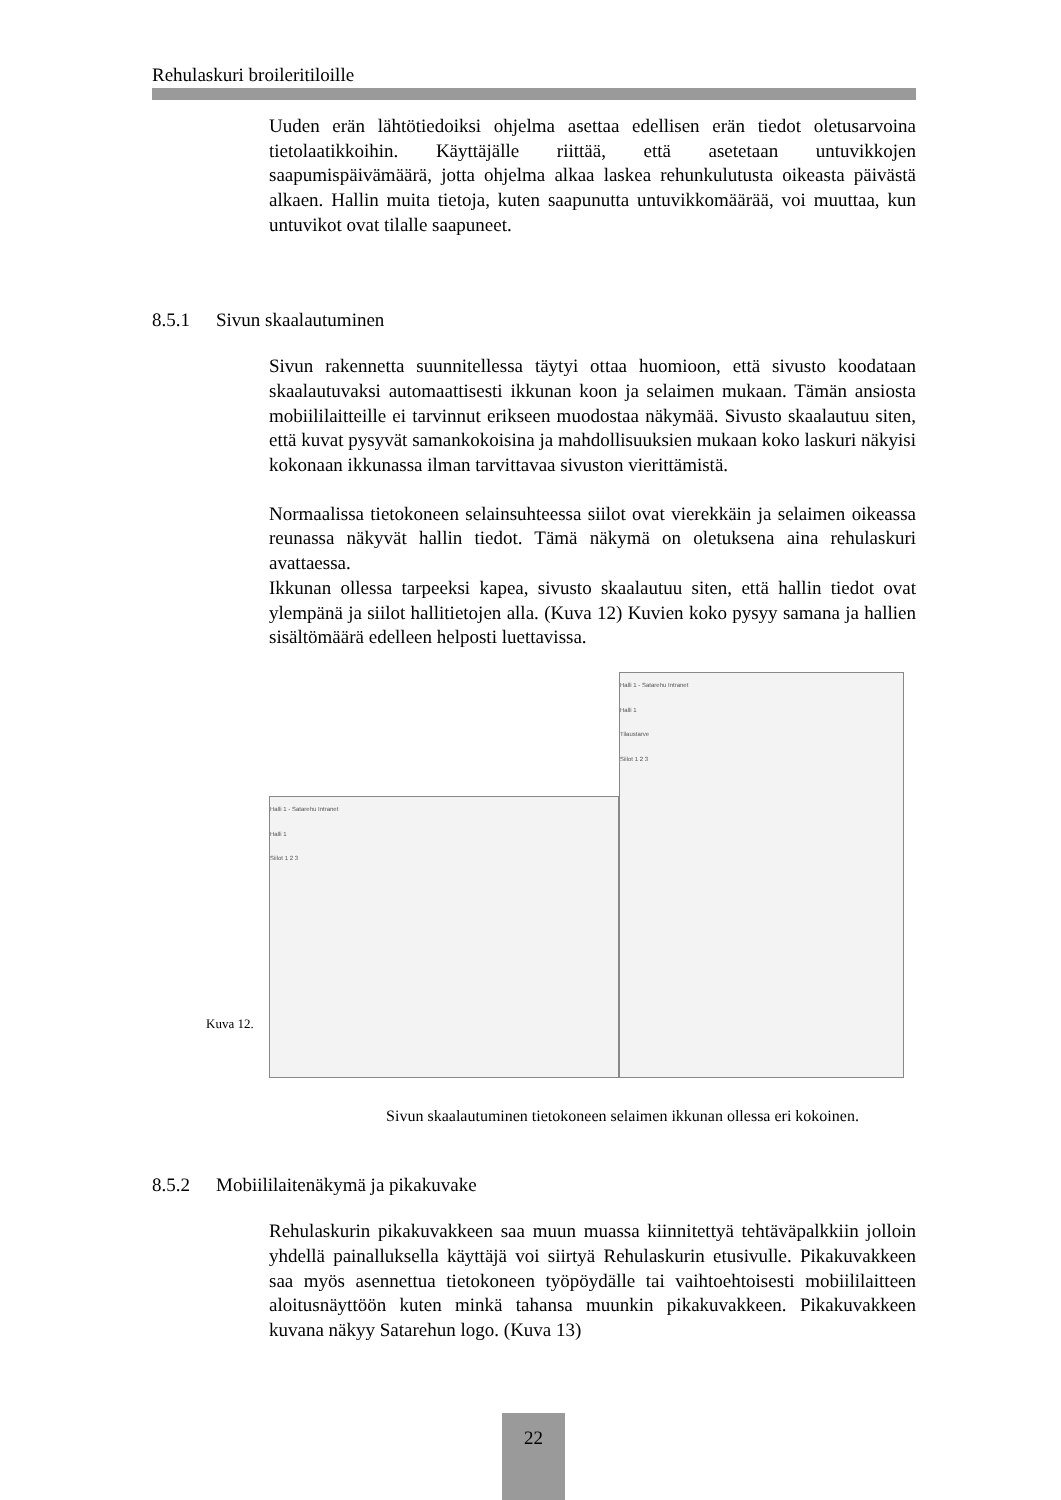Rehulaskuri broileritiloille
Uuden erän lähtötiedoiksi ohjelma asettaa edellisen erän tiedot oletusarvoina tietolaatikkoihin. Käyttäjälle riittää, että asetetaan untuvikkojen saapumispäivämäärä, jotta ohjelma alkaa laskea rehunkulutusta oikeasta päivästä alkaen. Hallin muita tietoja, kuten saapunutta untuvikkomäärää, voi muuttaa, kun untuvikot ovat tilalle saapuneet.
8.5.1 Sivun skaalautuminen
Sivun rakennetta suunnitellessa täytyi ottaa huomioon, että sivusto koodataan skaalautuvaksi automaattisesti ikkunan koon ja selaimen mukaan. Tämän ansiosta mobiililaitteille ei tarvinnut erikseen muodostaa näkymää. Sivusto skaalautuu siten, että kuvat pysyvät samankokoisina ja mahdollisuuksien mukaan koko laskuri näkyisi kokonaan ikkunassa ilman tarvittavaa sivuston vierittämistä.
Normaalissa tietokoneen selainsuhteessa siilot ovat vierekkäin ja selaimen oikeassa reunassa näkyvät hallin tiedot. Tämä näkymä on oletuksena aina rehulaskuri avattaessa.
Ikkunan ollessa tarpeeksi kapea, sivusto skaalautuu siten, että hallin tiedot ovat ylempänä ja siilot hallitietojen alla. (Kuva 12) Kuvien koko pysyy samana ja hallien sisältömäärä edelleen helposti luettavissa.
Kuva 12.
Halli 1 - Satarehu Intranet
Halli 1
Siilot 1 2 3
Halli 1 - Satarehu Intranet
Halli 1
Tilaustarve
Siilot 1 2 3
Sivun skaalautuminen tietokoneen selaimen ikkunan ollessa eri kokoinen.
8.5.2 Mobiililaitenäkymä ja pikakuvake
Rehulaskurin pikakuvakkeen saa muun muassa kiinnitettyä tehtäväpalkkiin jolloin yhdellä painalluksella käyttäjä voi siirtyä Rehulaskurin etusivulle. Pikakuvakkeen saa myös asennettua tietokoneen työpöydälle tai vaihtoehtoisesti mobiililaitteen aloitusnäyttöön kuten minkä tahansa muunkin pikakuvakkeen. Pikakuvakkeen kuvana näkyy Satarehun logo. (Kuva 13)
22